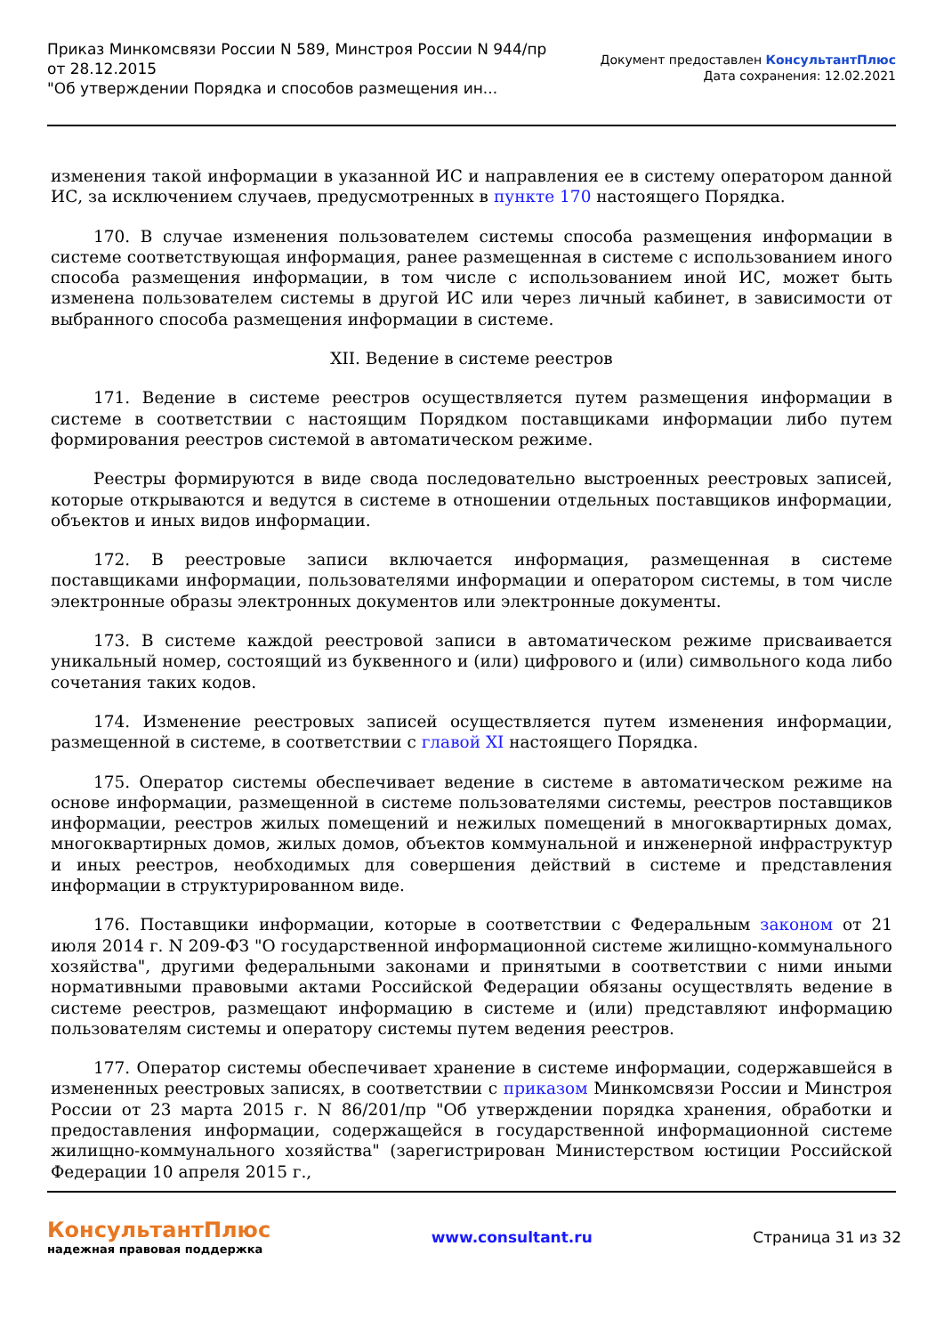Приказ Минкомсвязи России N 589, Минстроя России N 944/пр
от 28.12.2015
"Об утверждении Порядка и способов размещения ин...
Документ предоставлен КонсультантПлюс
Дата сохранения: 12.02.2021
изменения такой информации в указанной ИС и направления ее в систему оператором данной ИС, за исключением случаев, предусмотренных в пункте 170 настоящего Порядка.
170. В случае изменения пользователем системы способа размещения информации в системе соответствующая информация, ранее размещенная в системе с использованием иного способа размещения информации, в том числе с использованием иной ИС, может быть изменена пользователем системы в другой ИС или через личный кабинет, в зависимости от выбранного способа размещения информации в системе.
XII. Ведение в системе реестров
171. Ведение в системе реестров осуществляется путем размещения информации в системе в соответствии с настоящим Порядком поставщиками информации либо путем формирования реестров системой в автоматическом режиме.
Реестры формируются в виде свода последовательно выстроенных реестровых записей, которые открываются и ведутся в системе в отношении отдельных поставщиков информации, объектов и иных видов информации.
172. В реестровые записи включается информация, размещенная в системе поставщиками информации, пользователями информации и оператором системы, в том числе электронные образы электронных документов или электронные документы.
173. В системе каждой реестровой записи в автоматическом режиме присваивается уникальный номер, состоящий из буквенного и (или) цифрового и (или) символьного кода либо сочетания таких кодов.
174. Изменение реестровых записей осуществляется путем изменения информации, размещенной в системе, в соответствии с главой XI настоящего Порядка.
175. Оператор системы обеспечивает ведение в системе в автоматическом режиме на основе информации, размещенной в системе пользователями системы, реестров поставщиков информации, реестров жилых помещений и нежилых помещений в многоквартирных домах, многоквартирных домов, жилых домов, объектов коммунальной и инженерной инфраструктур и иных реестров, необходимых для совершения действий в системе и представления информации в структурированном виде.
176. Поставщики информации, которые в соответствии с Федеральным законом от 21 июля 2014 г. N 209-ФЗ "О государственной информационной системе жилищно-коммунального хозяйства", другими федеральными законами и принятыми в соответствии с ними иными нормативными правовыми актами Российской Федерации обязаны осуществлять ведение в системе реестров, размещают информацию в системе и (или) представляют информацию пользователям системы и оператору системы путем ведения реестров.
177. Оператор системы обеспечивает хранение в системе информации, содержавшейся в измененных реестровых записях, в соответствии с приказом Минкомсвязи России и Минстроя России от 23 марта 2015 г. N 86/201/пр "Об утверждении порядка хранения, обработки и предоставления информации, содержащейся в государственной информационной системе жилищно-коммунального хозяйства" (зарегистрирован Министерством юстиции Российской Федерации 10 апреля 2015 г.,
КонсультантПлюс
надежная правовая поддержка
www.consultant.ru Страница 31 из 32